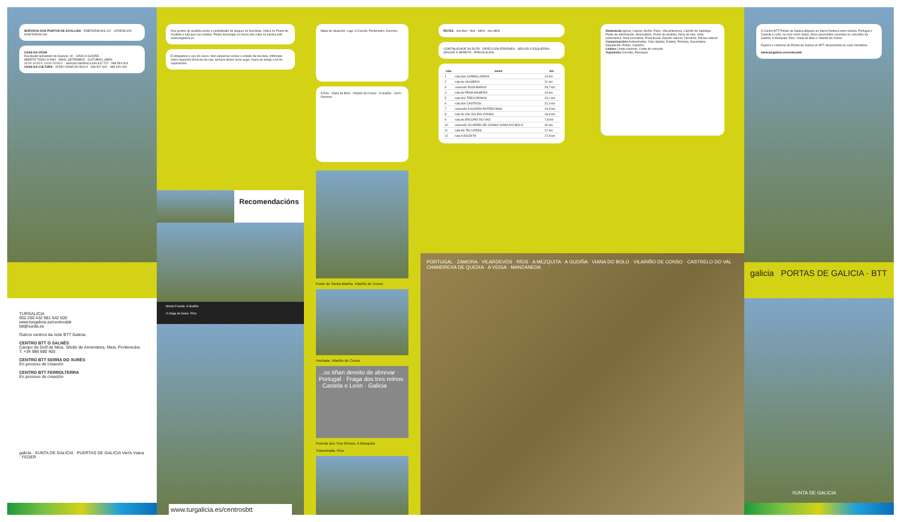SERVIZOS DOS PUNTOS DE ACOLLIDA · EMERXENCIAS 112 · URXENCIAS SANITARIAS 061
CASA DA VIÚVA
Rúa Beato Sebastián de Aparicio, 40 · 32540 A GUDIÑA
ABERTO TODO O ANO · MAIO_SETEMBRO · OUTUBRO_ABRIL
10:00 14:00 h. 16:00 20:00 h. · atención telefónica 696 820 722 · 988 594 003
CASA DA CULTURA · 32550 VIANA DO BOLO · 638 847 602 · 988 329 168
TURGALICIA
902 200 432 981 542 500
www.turgalicia.es/centrosbtt
btt@xunta.es
Outros centros da rede BTT Galicia:
CENTRO BTT O SALNÉS
Campo de Golf de Meis, Silván de Armenteira, Meis, Pontevedra. T. +34 986 680 400
CENTRO BTT SERRA DO XURÉS
En proceso de creación
CENTRO BTT FERROLTERRA
En proceso de creación
galicia · XUNTA DE GALICIA · PUERTAS DE GALICIA Verín-Viana · FEDER
Nos puntos de acollida existe a posibilidade de aluguer de bicicletas. Indica no Punto de Acollida a ruta que vas realizar. Podes descargar os tracks das rutas na páxina web www.turgalicia.es.
É obrigatorio o uso do casco. Non esquezas revisar o estado da bicicleta. Infórmate sobre aspectos técnicos da ruta. Sempre debes levar auga, roupa de abrigo e kit de reparacións.
Recomendacións
Monte Furado. A Gudiña
A Veiga do Seixo. Ríos
www.turgalicia.es/centrosbtt
Mapa de situación: Lugo, A Coruña, Pontevedra, Ourense
A Rúa · Viana do Bolo · Vilariño de Conso · A Gudiña · Verín · Ourense
Ponte de Santa Mariña. Vilariño de Conso
Hedrada. Vilariño de Conso
...os tiñan dereito de abrevar · Portugal · Fraga dos tres reinos · Castela e León · Galicia
Penedo dos Tres Reinos. A Mezquita
Trasestrada. Ríos
RUTAS · moi fácil · fácil · difícil · moi difícil
CONTINUIDADE DA RUTA · DIRECCIÓN ERRÓNEA · SEGUIR Á ESQUERDA · SEGUIR Á DEREITA · PRECAUCIÓN
| ruta | nome | km |
| --- | --- | --- |
| 1 | ruta das CARBALLEIRAS | 13 km |
| 2 | ruta do VALMEDO | 21 km |
| 3 | conexión RÍOS-BARXA | 28,7 km |
| 4 | ruta de PENA MASEIRA | 44 km |
| 5 | ruta dos TRES REINOS | 23,1 km |
| 6 | ruta dos CASTROS | 22,4 km |
| 7 | conexión A GUDIÑA-ENTRECINSA | 19,3 km |
| 8 | ruta do VAL DO RÍO CONSO | 18,9 km |
| 9 | ruta do ENCORO DO VAO | 7,8 km |
| 10 | conexión VILARIÑO DE CONSO-VIANA DO BOLO | 16 km |
| 11 | ruta AS TELLEIRAS | 12 km |
| 12 | ruta A ESCRITA | 17,8 km |
Simboloxía Igrexa, Capela, Muíño, Pazo, Vila pintoresca, Camiño de Santiago, Punto de información, Aparcadoiro, Punto de acollida, Inicio de ruta, Vista panorámica, Área recreativa, Praia fluvial, Espazo natural, Fervenza, Paraxe natural
Comunicacións Autoestradas, Vías rápidas, Estatal, Primaria, Secundaria, Deputación, Pistas, Camiños
Límites Límite nacional, Límite de concello
Toponimia Concello, Parroquia
PORTUGAL · ZAMORA · VILARDEVÓS · RÍOS · A MEZQUITA · A GUDIÑA · VIANA DO BOLO · VILARIÑO DE CONSO · CASTRELO DO VAL · CHANDREXA DE QUEIXA · A VEIGA · MANZANEDA
O Centro BTT Portas de Galicia atópase en plena fronteira entre Galicia, Portugal e Castela e León, no eixo Verín-Viana. Doce percorridos conectan os concellos da Gudiña, A Mezquita, Ríos, Viana do Bolo e Vilariño de Conso.
Explora o contorno de Portas de Galicia en BTT atravesando as súas montañas.
www.turgalicia.es/centrosbtt
galicia PORTAS DE GALICIA · BTT
XUNTA DE GALICIA